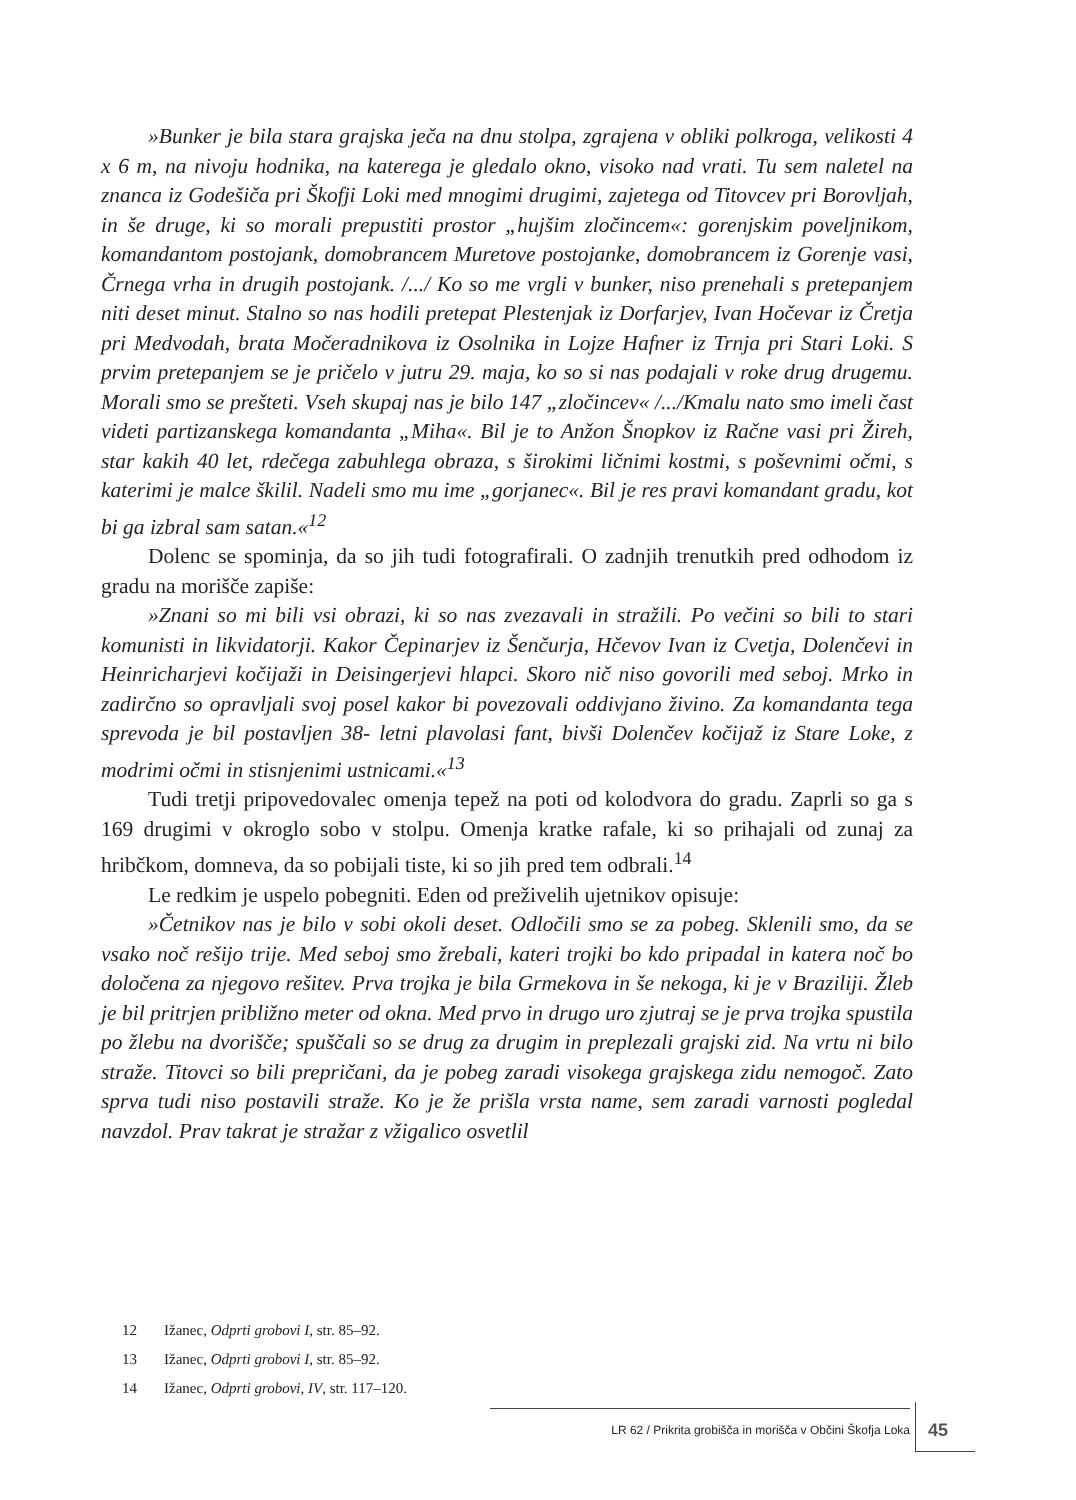»Bunker je bila stara grajska ječa na dnu stolpa, zgrajena v obliki polkroga, velikosti 4 x 6 m, na nivoju hodnika, na katerega je gledalo okno, visoko nad vrati. Tu sem naletel na znanca iz Godešiča pri Škofji Loki med mnogimi drugimi, zajetega od Titovcev pri Borovljah, in še druge, ki so morali prepustiti prostor „hujšim zločincem«: gorenjskim poveljnikom, komandantom postojank, domobrancem Muretove postojanke, domobrancem iz Gorenje vasi, Črnega vrha in drugih postojank. /.../ Ko so me vrgli v bunker, niso prenehali s pretepanjem niti deset minut. Stalno so nas hodili pretepat Plestenjak iz Dorfarjev, Ivan Hočevar iz Čretja pri Medvodah, brata Močeradnikova iz Osolnika in Lojze Hafner iz Trnja pri Stari Loki. S prvim pretepanjem se je pričelo v jutru 29. maja, ko so si nas podajali v roke drug drugemu. Morali smo se prešteti. Vseh skupaj nas je bilo 147 „zločincev« /.../Kmalu nato smo imeli čast videti partizanskega komandanta „Miha«. Bil je to Anžon Šnopkov iz Račne vasi pri Žireh, star kakih 40 let, rdečega zabuhlega obraza, s širokimi ličnimi kostmi, s poševnimi očmi, s katerimi je malce škilil. Nadeli smo mu ime „gorjanec«. Bil je res pravi komandant gradu, kot bi ga izbral sam satan.«<sup>12</sup>
Dolenc se spominja, da so jih tudi fotografirali. O zadnjih trenutkih pred odhodom iz gradu na morišče zapiše:
»Znani so mi bili vsi obrazi, ki so nas zvezavali in stražili. Po večini so bili to stari komunisti in likvidatorji. Kakor Čepinarjev iz Šenčurja, Hčevov Ivan iz Cvetja, Dolenčevi in Heinricharjevi kočijaži in Deisingerjevi hlapci. Skoro nič niso govorili med seboj. Mrko in zadirčno so opravljali svoj posel kakor bi povezovali oddivjano živino. Za komandanta tega sprevoda je bil postavljen 38- letni plavolasi fant, bivši Dolenčev kočijaž iz Stare Loke, z modrimi očmi in stisnjenimi ustnicami.«<sup>13</sup>
Tudi tretji pripovedovalec omenja tepež na poti od kolodvora do gradu. Zaprli so ga s 169 drugimi v okroglo sobo v stolpu. Omenja kratke rafale, ki so prihajali od zunaj za hribčkom, domneva, da so pobijali tiste, ki so jih pred tem odbrali.<sup>14</sup>
Le redkim je uspelo pobegniti. Eden od preživelih ujetnikov opisuje:
»Četnikov nas je bilo v sobi okoli deset. Odločili smo se za pobeg. Sklenili smo, da se vsako noč rešijo trije. Med seboj smo žrebali, kateri trojki bo kdo pripadal in katera noč bo določena za njegovo rešitev. Prva trojka je bila Grmekova in še nekoga, ki je v Braziliji. Žleb je bil pritrjen približno meter od okna. Med prvo in drugo uro zjutraj se je prva trojka spustila po žlebu na dvorišče; spuščali so se drug za drugim in preplezali grajski zid. Na vrtu ni bilo straže. Titovci so bili prepričani, da je pobeg zaradi visokega grajskega zidu nemogoč. Zato sprva tudi niso postavili straže. Ko je že prišla vrsta name, sem zaradi varnosti pogledal navzdol. Prav takrat je stražar z vžigalico osvetlil
12 Ižanec, Odprti grobovi I, str. 85–92.
13 Ižanec, Odprti grobovi I, str. 85–92.
14 Ižanec, Odprti grobovi, IV, str. 117–120.
LR 62 / Prikrita grobišča in morišča v Občini Škofja Loka 45